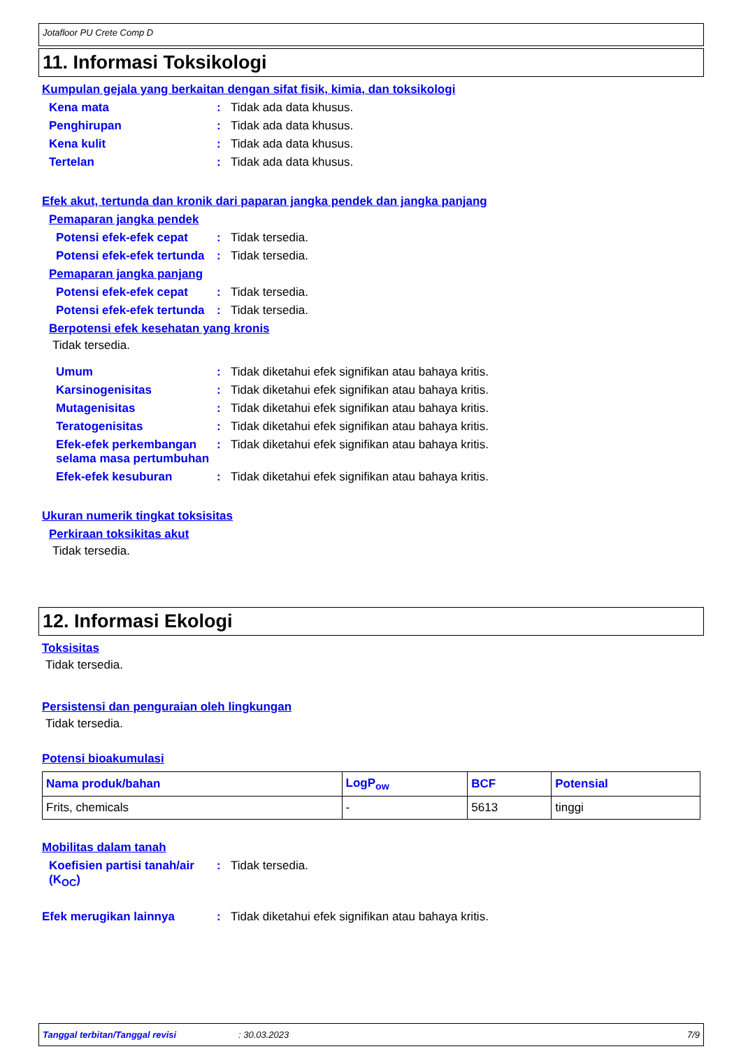Jotafloor PU Crete Comp D
11. Informasi Toksikologi
Kumpulan gejala yang berkaitan dengan sifat fisik, kimia, dan toksikologi
Kena mata : Tidak ada data khusus.
Penghirupan : Tidak ada data khusus.
Kena kulit : Tidak ada data khusus.
Tertelan : Tidak ada data khusus.
Efek akut, tertunda dan kronik dari paparan jangka pendek dan jangka panjang
Pemaparan jangka pendek
Potensi efek-efek cepat
: Tidak tersedia.
Potensi efek-efek tertunda
: Tidak tersedia.
Pemaparan jangka panjang
Potensi efek-efek cepat
: Tidak tersedia.
Potensi efek-efek tertunda
: Tidak tersedia.
Berpotensi efek kesehatan yang kronis
Tidak tersedia.
Umum : Tidak diketahui efek signifikan atau bahaya kritis.
Karsinogenisitas : Tidak diketahui efek signifikan atau bahaya kritis.
Mutagenisitas : Tidak diketahui efek signifikan atau bahaya kritis.
Teratogenisitas : Tidak diketahui efek signifikan atau bahaya kritis.
Efek-efek perkembangan selama masa pertumbuhan
: Tidak diketahui efek signifikan atau bahaya kritis.
Efek-efek kesuburan : Tidak diketahui efek signifikan atau bahaya kritis.
Ukuran numerik tingkat toksisitas
Perkiraan toksikitas akut
Tidak tersedia.
12. Informasi Ekologi
Toksisitas
Tidak tersedia.
Persistensi dan penguraian oleh lingkungan
Tidak tersedia.
Potensi bioakumulasi
| Nama produk/bahan | LogP<sub>ow</sub> | BCF | Potensial |
| --- | --- | --- | --- |
| Frits, chemicals | - | 5613 | tinggi |
Mobilitas dalam tanah
Koefisien partisi tanah/air (K<sub>OC</sub>)
: Tidak tersedia.
Efek merugikan lainnya : Tidak diketahui efek signifikan atau bahaya kritis.
Tanggal terbitan/Tanggal revisi: 30.03.2023 7/9